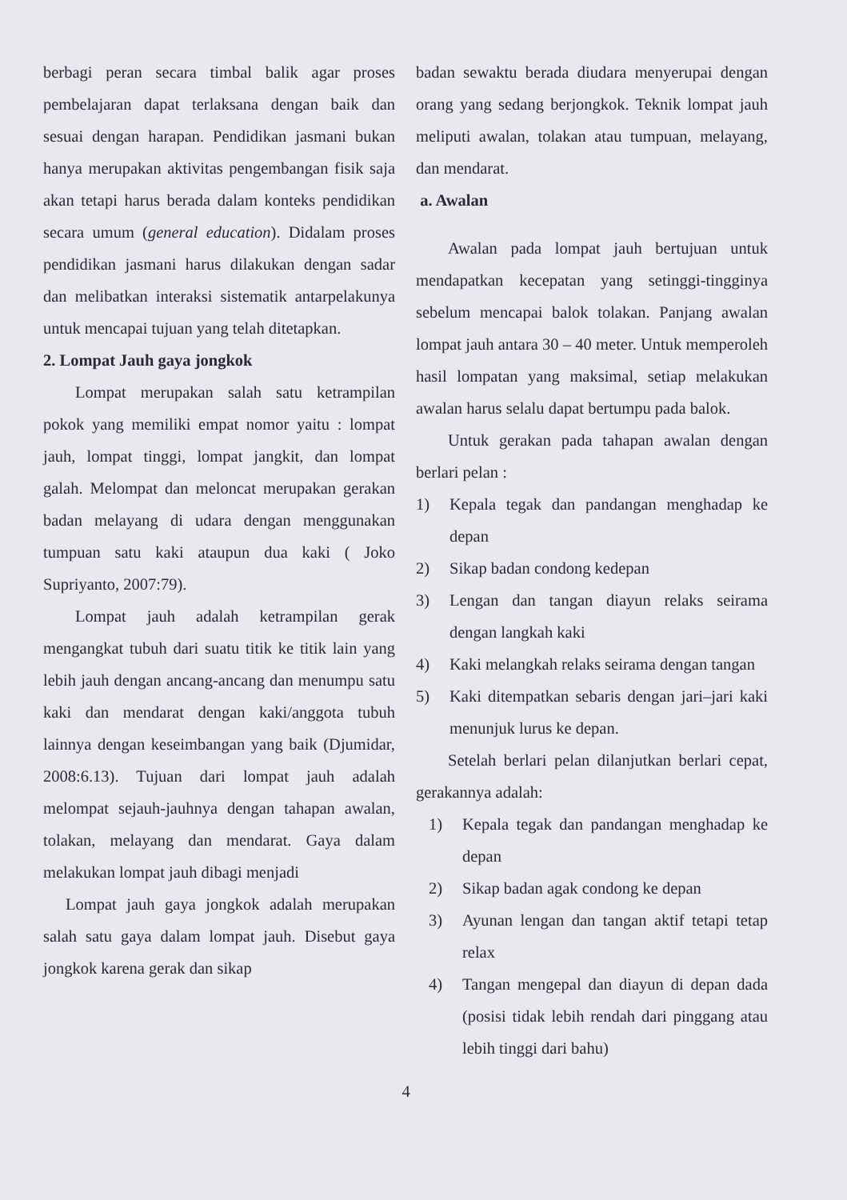berbagi peran secara timbal balik agar proses pembelajaran dapat terlaksana dengan baik dan sesuai dengan harapan. Pendidikan jasmani bukan hanya merupakan aktivitas pengembangan fisik saja akan tetapi harus berada dalam konteks pendidikan secara umum (general education). Didalam proses pendidikan jasmani harus dilakukan dengan sadar dan melibatkan interaksi sistematik antarpelakunya untuk mencapai tujuan yang telah ditetapkan.
2. Lompat Jauh gaya jongkok
Lompat merupakan salah satu ketrampilan pokok yang memiliki empat nomor yaitu : lompat jauh, lompat tinggi, lompat jangkit, dan lompat galah. Melompat dan meloncat merupakan gerakan badan melayang di udara dengan menggunakan tumpuan satu kaki ataupun dua kaki ( Joko Supriyanto, 2007:79).
Lompat jauh adalah ketrampilan gerak mengangkat tubuh dari suatu titik ke titik lain yang lebih jauh dengan ancang-ancang dan menumpu satu kaki dan mendarat dengan kaki/anggota tubuh lainnya dengan keseimbangan yang baik (Djumidar, 2008:6.13). Tujuan dari lompat jauh adalah melompat sejauh-jauhnya dengan tahapan awalan, tolakan, melayang dan mendarat. Gaya dalam melakukan lompat jauh dibagi menjadi
Lompat jauh gaya jongkok adalah merupakan salah satu gaya dalam lompat jauh. Disebut gaya jongkok karena gerak dan sikap
badan sewaktu berada diudara menyerupai dengan orang yang sedang berjongkok. Teknik lompat jauh meliputi awalan, tolakan atau tumpuan, melayang, dan mendarat.
a. Awalan
Awalan pada lompat jauh bertujuan untuk mendapatkan kecepatan yang setinggi-tingginya sebelum mencapai balok tolakan. Panjang awalan lompat jauh antara 30 – 40 meter. Untuk memperoleh hasil lompatan yang maksimal, setiap melakukan awalan harus selalu dapat bertumpu pada balok.
Untuk gerakan pada tahapan awalan dengan berlari pelan :
1) Kepala tegak dan pandangan menghadap ke depan
2) Sikap badan condong kedepan
3) Lengan dan tangan diayun relaks seirama dengan langkah kaki
4) Kaki melangkah relaks seirama dengan tangan
5) Kaki ditempatkan sebaris dengan jari–jari kaki menunjuk lurus ke depan.
Setelah berlari pelan dilanjutkan berlari cepat, gerakannya adalah:
1) Kepala tegak dan pandangan menghadap ke depan
2) Sikap badan agak condong ke depan
3) Ayunan lengan dan tangan aktif tetapi tetap relax
4) Tangan mengepal dan diayun di depan dada (posisi tidak lebih rendah dari pinggang atau lebih tinggi dari bahu)
4